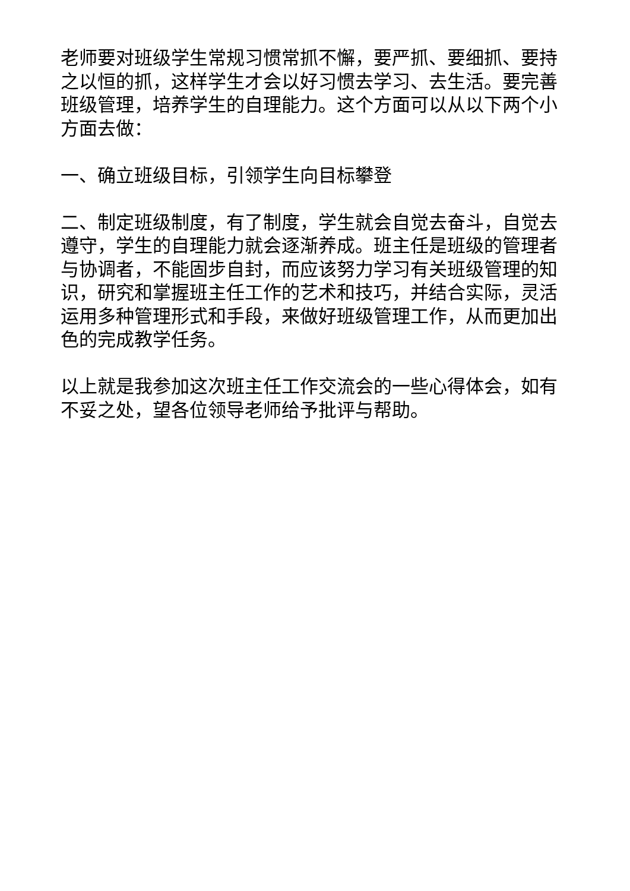老师要对班级学生常规习惯常抓不懈，要严抓、要细抓、要持之以恒的抓，这样学生才会以好习惯去学习、去生活。要完善班级管理，培养学生的自理能力。这个方面可以从以下两个小方面去做：
一、确立班级目标，引领学生向目标攀登
二、制定班级制度，有了制度，学生就会自觉去奋斗，自觉去遵守，学生的自理能力就会逐渐养成。班主任是班级的管理者与协调者，不能固步自封，而应该努力学习有关班级管理的知识，研究和掌握班主任工作的艺术和技巧，并结合实际，灵活运用多种管理形式和手段，来做好班级管理工作，从而更加出色的完成教学任务。
以上就是我参加这次班主任工作交流会的一些心得体会，如有不妥之处，望各位领导老师给予批评与帮助。